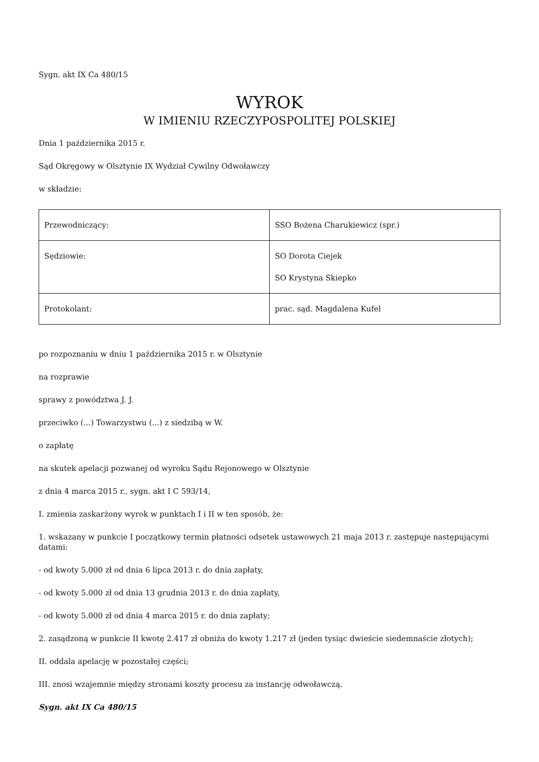Sygn. akt IX Ca 480/15
WYROK
W IMIENIU RZECZYPOSPOLITEJ POLSKIEJ
Dnia 1 października 2015 r.
Sąd Okręgowy w Olsztynie IX Wydział Cywilny Odwoławczy
w składzie:
| Przewodniczący: | SSO Bożena Charukiewicz (spr.) |
| Sędziowie: | SO Dorota Ciejek SO Krystyna Skiepko |
| Protokolant: | prac. sąd. Magdalena Kufel |
po rozpoznaniu w dniu 1 października 2015 r. w Olsztynie
na rozprawie
sprawy z powództwa J. J.
przeciwko (...) Towarzystwu (...) z siedzibą w W.
o zapłatę
na skutek apelacji pozwanej od wyroku Sądu Rejonowego w Olsztynie
z dnia 4 marca 2015 r., sygn. akt I C 593/14,
I. zmienia zaskarżony wyrok w punktach I i II w ten sposób, że:
1. wskazany w punkcie I początkowy termin płatności odsetek ustawowych 21 maja 2013 r. zastępuje następującymi datami:
- od kwoty 5.000 zł od dnia 6 lipca 2013 r. do dnia zapłaty,
- od kwoty 5.000 zł od dnia 13 grudnia 2013 r. do dnia zapłaty,
- od kwoty 5.000 zł od dnia 4 marca 2015 r. do dnia zapłaty;
2. zasądzoną w punkcie II kwotę 2.417 zł obniża do kwoty 1.217 zł (jeden tysiąc dwieście siedemnaście złotych);
II. oddala apelację w pozostałej części;
III. znosi wzajemnie między stronami koszty procesu za instancję odwoławczą.
Sygn. akt IX Ca 480/15